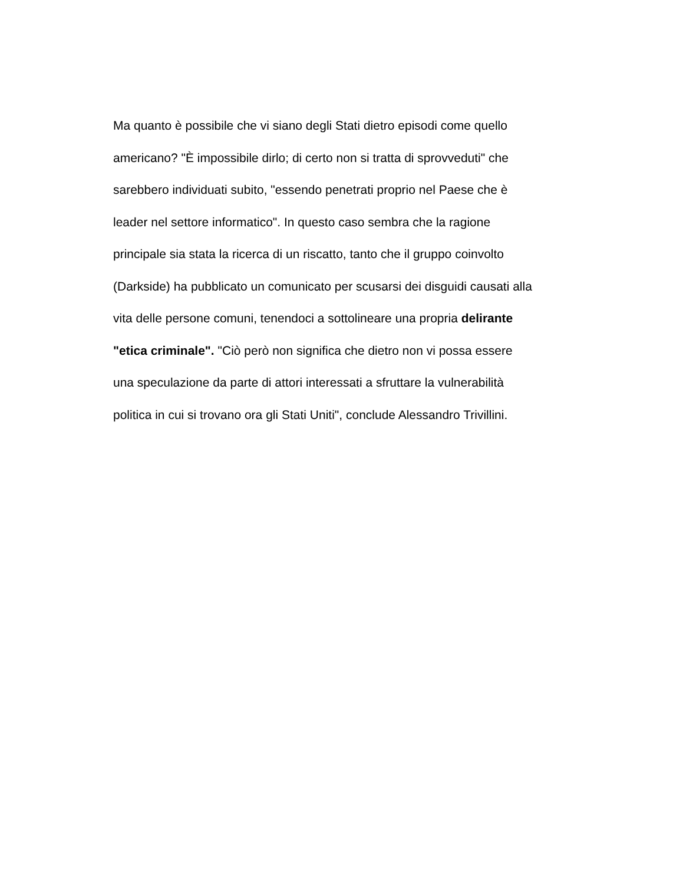Ma quanto è possibile che vi siano degli Stati dietro episodi come quello
americano? "È impossibile dirlo; di certo non si tratta di sprovveduti" che
sarebbero individuati subito, "essendo penetrati proprio nel Paese che è
leader nel settore informatico". In questo caso sembra che la ragione
principale sia stata la ricerca di un riscatto, tanto che il gruppo coinvolto
(Darkside) ha pubblicato un comunicato per scusarsi dei disguidi causati alla
vita delle persone comuni, tenendoci a sottolineare una propria delirante
"etica criminale". "Ciò però non significa che dietro non vi possa essere
una speculazione da parte di attori interessati a sfruttare la vulnerabilità
politica in cui si trovano ora gli Stati Uniti", conclude Alessandro Trivillini.